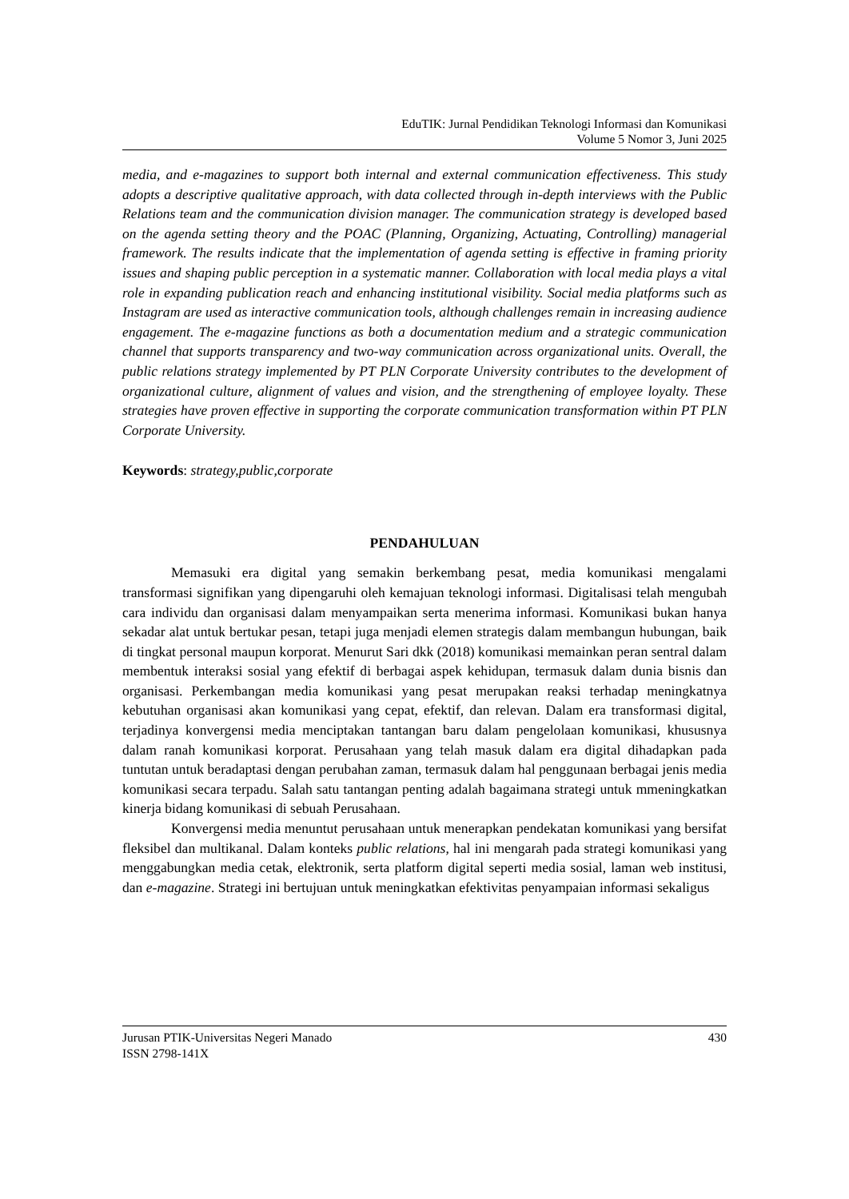EduTIK: Jurnal Pendidikan Teknologi Informasi dan Komunikasi
Volume 5 Nomor 3, Juni 2025
media, and e-magazines to support both internal and external communication effectiveness. This study adopts a descriptive qualitative approach, with data collected through in-depth interviews with the Public Relations team and the communication division manager. The communication strategy is developed based on the agenda setting theory and the POAC (Planning, Organizing, Actuating, Controlling) managerial framework. The results indicate that the implementation of agenda setting is effective in framing priority issues and shaping public perception in a systematic manner. Collaboration with local media plays a vital role in expanding publication reach and enhancing institutional visibility. Social media platforms such as Instagram are used as interactive communication tools, although challenges remain in increasing audience engagement. The e-magazine functions as both a documentation medium and a strategic communication channel that supports transparency and two-way communication across organizational units. Overall, the public relations strategy implemented by PT PLN Corporate University contributes to the development of organizational culture, alignment of values and vision, and the strengthening of employee loyalty. These strategies have proven effective in supporting the corporate communication transformation within PT PLN Corporate University.
Keywords: strategy,public,corporate
PENDAHULUAN
Memasuki era digital yang semakin berkembang pesat, media komunikasi mengalami transformasi signifikan yang dipengaruhi oleh kemajuan teknologi informasi. Digitalisasi telah mengubah cara individu dan organisasi dalam menyampaikan serta menerima informasi. Komunikasi bukan hanya sekadar alat untuk bertukar pesan, tetapi juga menjadi elemen strategis dalam membangun hubungan, baik di tingkat personal maupun korporat. Menurut Sari dkk (2018) komunikasi memainkan peran sentral dalam membentuk interaksi sosial yang efektif di berbagai aspek kehidupan, termasuk dalam dunia bisnis dan organisasi. Perkembangan media komunikasi yang pesat merupakan reaksi terhadap meningkatnya kebutuhan organisasi akan komunikasi yang cepat, efektif, dan relevan. Dalam era transformasi digital, terjadinya konvergensi media menciptakan tantangan baru dalam pengelolaan komunikasi, khususnya dalam ranah komunikasi korporat. Perusahaan yang telah masuk dalam era digital dihadapkan pada tuntutan untuk beradaptasi dengan perubahan zaman, termasuk dalam hal penggunaan berbagai jenis media komunikasi secara terpadu. Salah satu tantangan penting adalah bagaimana strategi untuk mmeningkatkan kinerja bidang komunikasi di sebuah Perusahaan.
Konvergensi media menuntut perusahaan untuk menerapkan pendekatan komunikasi yang bersifat fleksibel dan multikanal. Dalam konteks public relations, hal ini mengarah pada strategi komunikasi yang menggabungkan media cetak, elektronik, serta platform digital seperti media sosial, laman web institusi, dan e-magazine. Strategi ini bertujuan untuk meningkatkan efektivitas penyampaian informasi sekaligus
Jurusan PTIK-Universitas Negeri Manado 430
ISSN 2798-141X